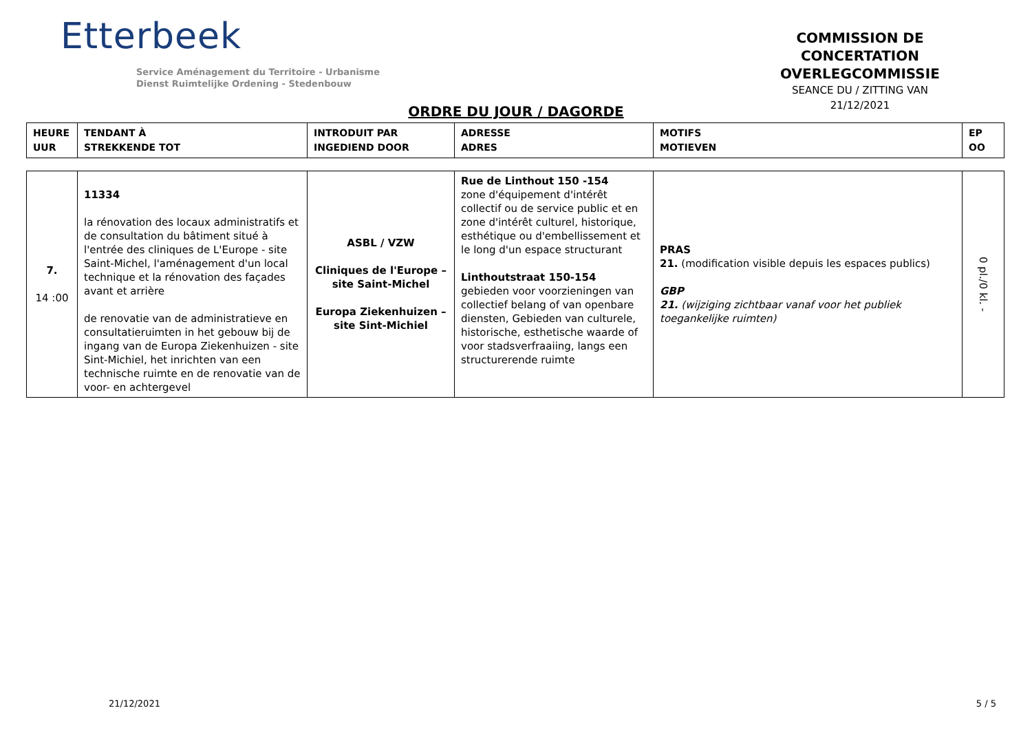Etterbeek
Service Aménagement du Territoire - Urbanisme
Dienst Ruimtelijke Ordening - Stedenbouw
COMMISSION DE CONCERTATION
OVERLEGCOMMISSIE
SEANCE DU / ZITTING VAN
21/12/2021
ORDRE DU JOUR / DAGORDE
| HEURE UUR | TENDANT À STREKKENDE TOT | INTRODUIT PAR INGEDIEND DOOR | ADRESSE ADRES | MOTIFS MOTIEVEN | EP OO |
| --- | --- | --- | --- | --- | --- |
| 7. 14 :00 | 11334 la rénovation des locaux administratifs et de consultation du bâtiment situé à l'entrée des cliniques de L'Europe - site Saint-Michel, l'aménagement d'un local technique et la rénovation des façades avant et arrière de renovatie van de administratieve en consultatieruimten in het gebouw bij de ingang van de Europa Ziekenhuizen - site Sint-Michiel, het inrichten van een technische ruimte en de renovatie van de voor- en achtergevel | ASBL / VZW Cliniques de l'Europe – site Saint-Michel Europa Ziekenhuizen – site Sint-Michiel | Rue de Linthout 150 -154 zone d'équipement d'intérêt collectif ou de service public et en zone d'intérêt culturel, historique, esthétique ou d'embellissement et le long d'un espace structurant Linthoutstraat 150-154 gebieden voor voorzieningen van collectief belang of van openbare diensten, Gebieden van culturele, historische, esthetische waarde of voor stadsverfraaiing, langs een structurerende ruimte | PRAS 21. (modification visible depuis les espaces publics) GBP 21. (wijziging zichtbaar vanaf voor het publiek toegankelijke ruimten) | 0 pl./0 kl. - |
21/12/2021 5 / 5